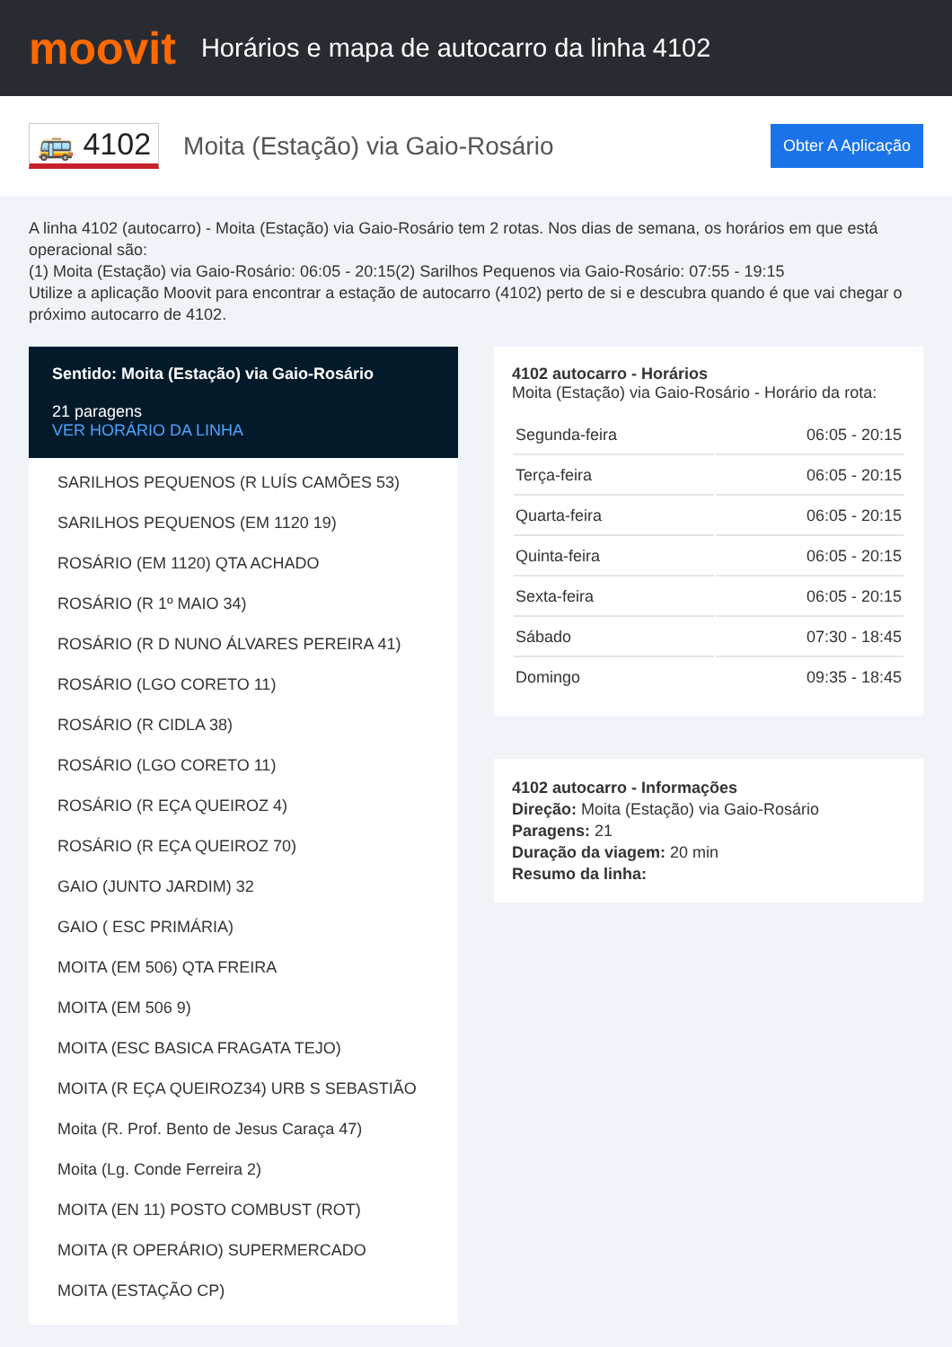moovit
Horários e mapa de autocarro da linha 4102
🚌 4102
Moita (Estação) via Gaio-Rosário
Obter A Aplicação
A linha 4102 (autocarro) - Moita (Estação) via Gaio-Rosário tem 2 rotas. Nos dias de semana, os horários em que está operacional são:
(1) Moita (Estação) via Gaio-Rosário: 06:05 - 20:15(2) Sarilhos Pequenos via Gaio-Rosário: 07:55 - 19:15
Utilize a aplicação Moovit para encontrar a estação de autocarro (4102) perto de si e descubra quando é que vai chegar o próximo autocarro de 4102.
Sentido: Moita (Estação) via Gaio-Rosário
21 paragens
VER HORÁRIO DA LINHA
SARILHOS PEQUENOS (R LUÍS CAMÕES 53)
SARILHOS PEQUENOS (EM 1120 19)
ROSÁRIO (EM 1120) QTA ACHADO
ROSÁRIO (R 1º MAIO 34)
ROSÁRIO (R D NUNO ÁLVARES PEREIRA 41)
ROSÁRIO (LGO CORETO 11)
ROSÁRIO (R CIDLA 38)
ROSÁRIO (LGO CORETO 11)
ROSÁRIO (R EÇA QUEIROZ 4)
ROSÁRIO (R EÇA QUEIROZ 70)
GAIO (JUNTO JARDIM) 32
GAIO ( ESC PRIMÁRIA)
MOITA (EM 506) QTA FREIRA
MOITA (EM 506 9)
MOITA (ESC BASICA FRAGATA TEJO)
MOITA (R EÇA QUEIROZ34) URB S SEBASTIÃO
Moita (R. Prof. Bento de Jesus Caraça 47)
Moita (Lg. Conde Ferreira 2)
MOITA (EN 11) POSTO COMBUST (ROT)
MOITA (R OPERÁRIO) SUPERMERCADO
MOITA (ESTAÇÃO CP)
4102 autocarro - Horários
Moita (Estação) via Gaio-Rosário - Horário da rota:
| Segunda-feira | 06:05 - 20:15 |
| Terça-feira | 06:05 - 20:15 |
| Quarta-feira | 06:05 - 20:15 |
| Quinta-feira | 06:05 - 20:15 |
| Sexta-feira | 06:05 - 20:15 |
| Sábado | 07:30 - 18:45 |
| Domingo | 09:35 - 18:45 |
4102 autocarro - Informações
Direção: Moita (Estação) via Gaio-Rosário
Paragens: 21
Duração da viagem: 20 min
Resumo da linha: